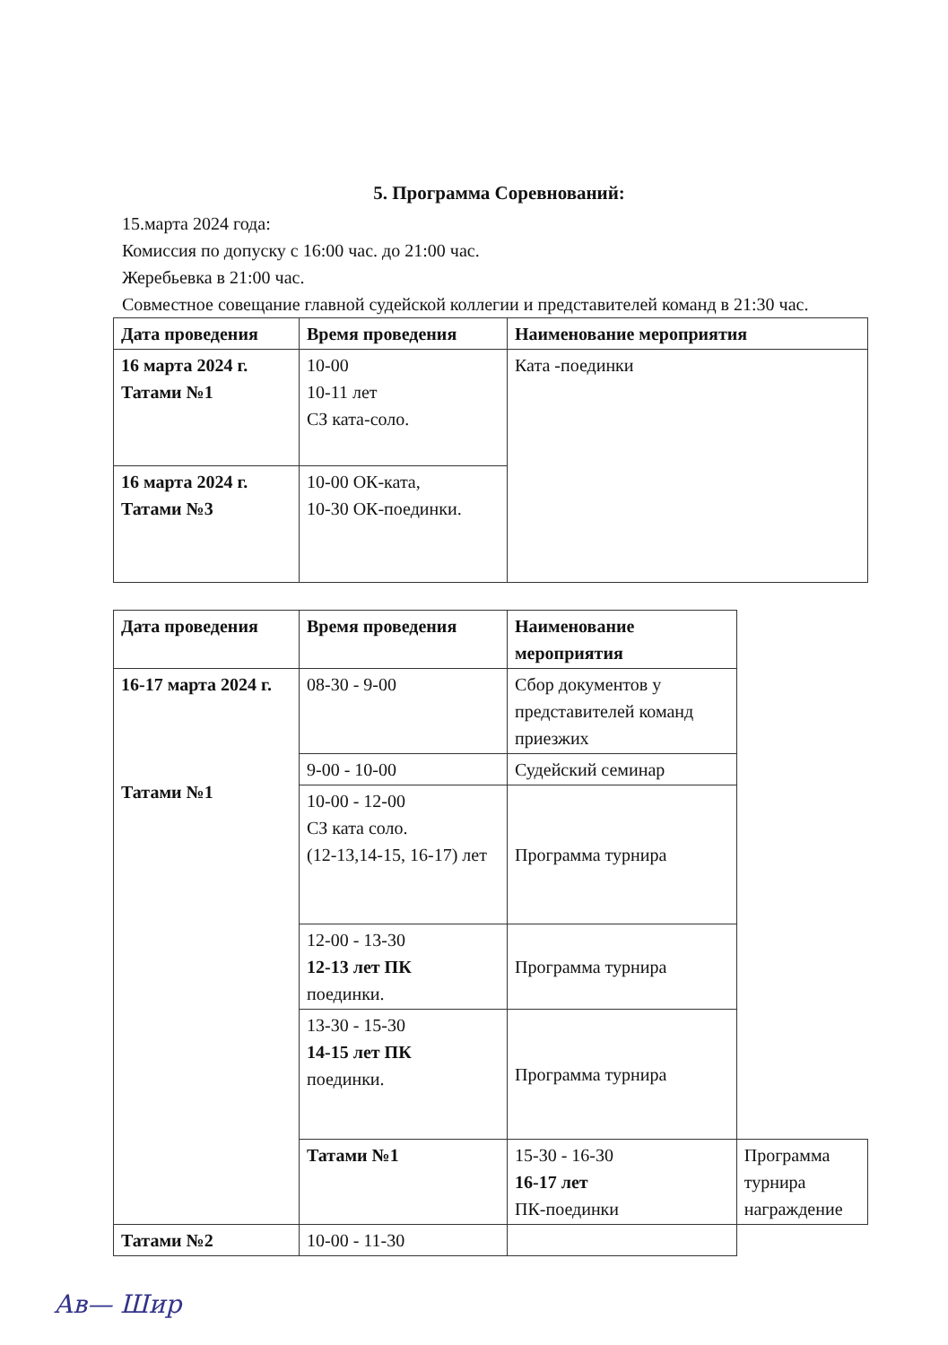5. Программа Соревнований:
15.марта 2024 года:
Комиссия по допуску с 16:00 час. до 21:00 час.
Жеребьевка в 21:00 час.
Совместное совещание главной судейской коллегии и представителей команд в 21:30 час.
| Дата проведения | Время проведения | Наименование мероприятия |
| --- | --- | --- |
| 16 марта 2024 г. Татами №1 | 10-00 10-11 лет СЗ ката-соло. | Ката -поединки |
| 16 марта 2024 г. Татами №3 | 10-00 ОК-ката, 10-30 ОК-поединки. | |
| Дата проведения | Время проведения | Наименование мероприятия | |
| --- | --- | --- | --- |
| 16-17 марта 2024 г. Татами №1 | 08-30 - 9-00 | Сбор документов у представителей команд приезжих | |
| | 9-00 - 10-00 | Судейский семинар | |
| | 10-00 - 12-00 СЗ ката соло. (12-13,14-15, 16-17) лет | Программа турнира | |
| | 12-00 - 13-30 12-13 лет ПК поединки. | Программа турнира | |
| | 13-30 - 15-30 14-15 лет ПК поединки. | Программа турнира | |
| | Татами №1 | 15-30 - 16-30 16-17 лет ПК-поединки | Программа турнира награждение |
| Татами №2 | 10-00 - 11-30 | | |
Ав— Шир